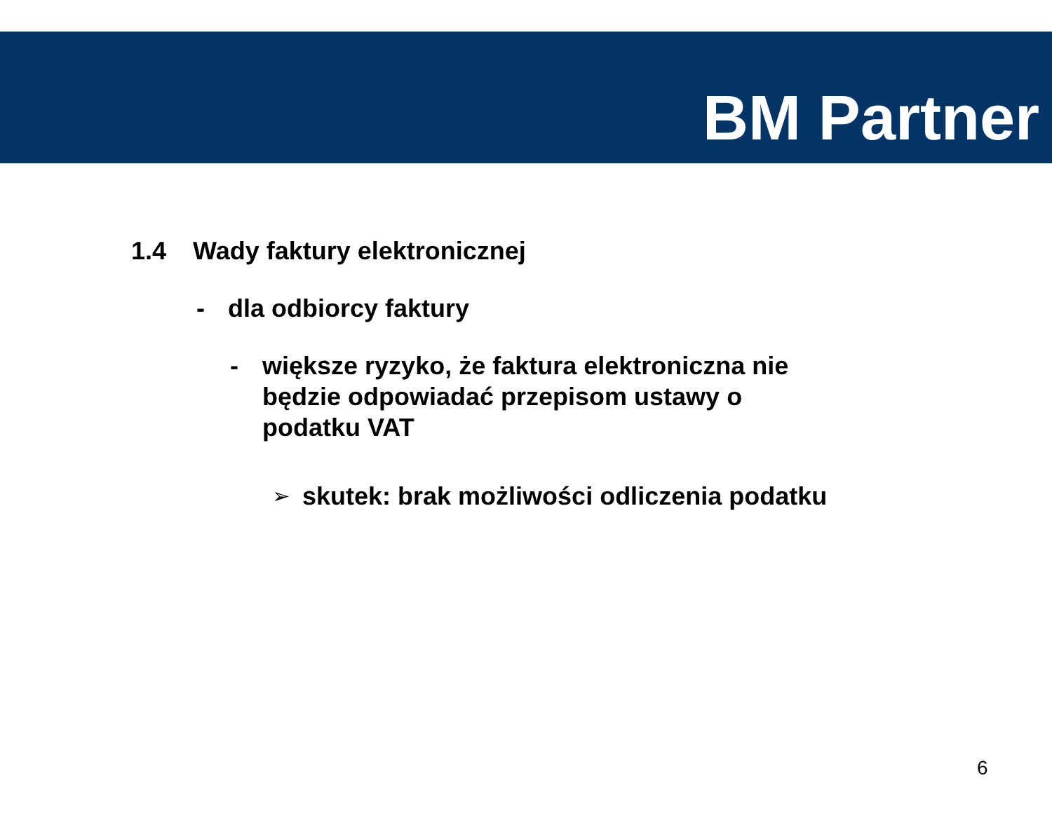BM Partner
1.4 Wady faktury elektronicznej
- dla odbiorcy faktury
- większe ryzyko, że faktura elektroniczna nie będzie odpowiadać przepisom ustawy o podatku VAT
➢ skutek: brak możliwości odliczenia podatku
6